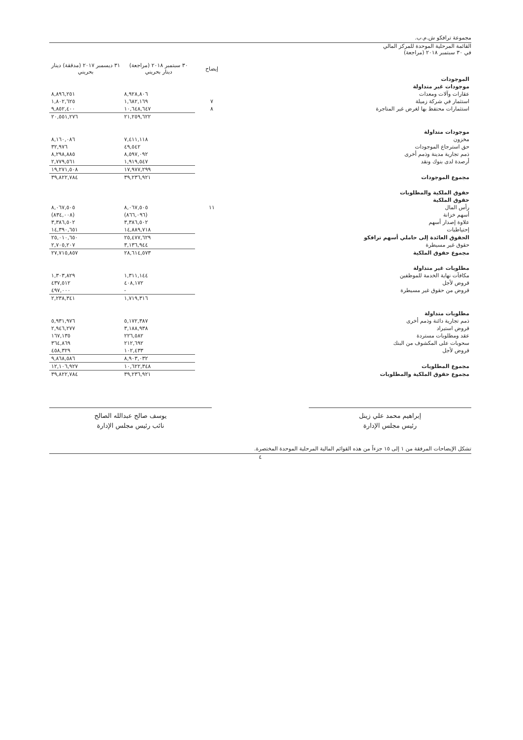مجموعة ترافكو ش.م.ب.
القائمة المرحلية الموحدة للمركز المالي
في ٣٠ سبتمبر ٢٠١٨ (مراجعة)
| | إيضاح | ٣٠ سبتمبر ٢٠١٨ (مراجعة) دينار بحريني | ٣١ ديسمبر ٢٠١٧ (مدققة) دينار بحريني |
| --- | --- | --- | --- |
| الموجودات | | | |
| موجودات غير متداولة | | | |
| عقارات وآلات ومعدات | | ٨,٩٢٨,٨٠٦ | ٨,٨٩٦,٢٥١ |
| استثمار في شركة زميلة | ٧ | ١,٦٨٢,١٦٩ | ١,٨٠٢,٦٢٥ |
| استثمارات محتفظ بها لغرض غير المتاجرة | ٨ | ١٠,٦٤٨,٦٤٧ | ٩,٨٥٢,٤٠٠ |
| | | ٢١,٢٥٩,٦٢٢ | ٢٠,٥٥١,٢٧٦ |
| موجودات متداولة | | | |
| مخزون | | ٧,٤١١,١١٨ | ٨,١٦٠,٠٨٦ |
| حق استرجاع الموجودات | | ٤٩,٥٤٢ | ٣٢,٩٧٦ |
| ذمم تجارية مدينة وذمم أخرى | | ٨,٥٩٧,٠٩٢ | ٨,٢٩٨,٨٨٥ |
| أرصدة لدى بنوك ونقد | | ١,٩١٩,٥٤٧ | ٢,٧٧٩,٥٦١ |
| | | ١٧,٩٧٧,٢٩٩ | ١٩,٢٧١,٥٠٨ |
| مجموع الموجودات | | ٣٩,٢٣٦,٩٢١ | ٣٩,٨٢٢,٧٨٤ |
| حقوق الملكية والمطلوبات | | | |
| حقوق الملكية | | | |
| رأس المال | ١١ | ٨,٠٦٧,٥٠٥ | ٨,٠٦٧,٥٠٥ |
| أسهم خزانة | | (٨٦٦,٠٩٦) | (٨٣٤,٠٠٨) |
| علاوة إصدار أسهم | | ٣,٣٨٦,٥٠٢ | ٣,٣٨٦,٥٠٢ |
| إحتياطيات | | ١٤,٨٨٩,٧١٨ | ١٤,٣٩٠,٦٥١ |
| الحقوق العائدة إلى حاملي أسهم ترافكو | | ٢٥,٤٧٧,٦٢٩ | ٢٥,٠١٠,٦٥٠ |
| حقوق غير مسيطرة | | ٣,١٣٦,٩٤٤ | ٢,٧٠٥,٢٠٧ |
| مجموع حقوق الملكية | | ٢٨,٦١٤,٥٧٣ | ٢٧,٧١٥,٨٥٧ |
| مطلوبات غير متداولة | | | |
| مكافآت نهاية الخدمة للموظفين | | ١,٣١١,١٤٤ | ١,٣٠٣,٨٢٩ |
| قروض لأجل | | ٤٠٨,١٧٢ | ٤٣٧,٥١٢ |
| قروض من حقوق غير مسيطرة | | - | ٤٩٧,٠٠٠ |
| | | ١,٧١٩,٣١٦ | ٢,٢٣٨,٣٤١ |
| مطلوبات متداولة | | | |
| ذمم تجارية دائنة وذمم أخرى | | ٥,١٧٢,٣٨٧ | ٥,٩٣١,٩٧٦ |
| قروض استيراد | | ٣,١٨٨,٩٣٨ | ٢,٩٤٦,٢٧٧ |
| عقد ومطلوبات مستردة | | ٢٢٦,٥٨٢ | ١٦٧,١٣٥ |
| سحوبات على المكشوف من البنك | | ٢١٢,٦٩٢ | ٣٦٤,٨٦٩ |
| قروض لأجل | | ١٠٢,٤٣٣ | ٤٥٨,٣٢٩ |
| | | ٨,٩٠٣,٠٣٢ | ٩,٨٦٨,٥٨٦ |
| مجموع المطلوبات | | ١٠,٦٢٢,٣٤٨ | ١٢,١٠٦,٩٢٧ |
| مجموع حقوق الملكية والمطلوبات | | ٣٩,٢٣٦,٩٢١ | ٣٩,٨٢٢,٧٨٤ |
إبراهيم محمد علي زينل
رئيس مجلس الإدارة
يوسف صالح عبدالله الصالح
نائب رئيس مجلس الإدارة
تشكل الإيضاحات المرفقة من ١ إلى ١٥ جزءاً من هذه القوائم المالية المرحلية الموحدة المختصرة.
٤